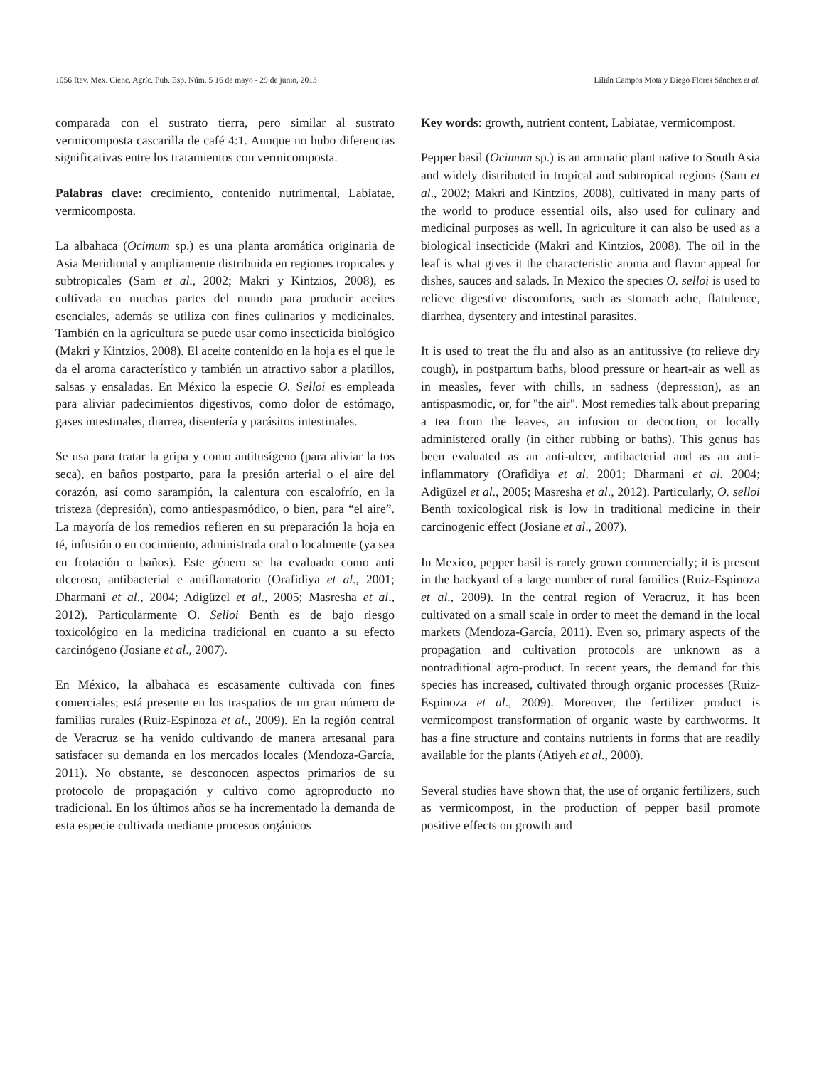1056 Rev. Mex. Cienc. Agríc. Pub. Esp. Núm. 5 16 de mayo - 29 de junio, 2013 Lilián Campos Mota y Diego Flores Sánchez et al.
comparada con el sustrato tierra, pero similar al sustrato vermicomposta cascarilla de café 4:1. Aunque no hubo diferencias significativas entre los tratamientos con vermicomposta.
Palabras clave: crecimiento, contenido nutrimental, Labiatae, vermicomposta.
La albahaca (Ocimum sp.) es una planta aromática originaria de Asia Meridional y ampliamente distribuida en regiones tropicales y subtropicales (Sam et al., 2002; Makri y Kintzios, 2008), es cultivada en muchas partes del mundo para producir aceites esenciales, además se utiliza con fines culinarios y medicinales. También en la agricultura se puede usar como insecticida biológico (Makri y Kintzios, 2008). El aceite contenido en la hoja es el que le da el aroma característico y también un atractivo sabor a platillos, salsas y ensaladas. En México la especie O. Selloi es empleada para aliviar padecimientos digestivos, como dolor de estómago, gases intestinales, diarrea, disentería y parásitos intestinales.
Se usa para tratar la gripa y como antitusígeno (para aliviar la tos seca), en baños postparto, para la presión arterial o el aire del corazón, así como sarampión, la calentura con escalofrío, en la tristeza (depresión), como antiespasmódico, o bien, para “el aire”. La mayoría de los remedios refieren en su preparación la hoja en té, infusión o en cocimiento, administrada oral o localmente (ya sea en frotación o baños). Este género se ha evaluado como anti ulceroso, antibacterial e antiflamatorio (Orafidiya et al., 2001; Dharmani et al., 2004; Adigüzel et al., 2005; Masresha et al., 2012). Particularmente O. Selloi Benth es de bajo riesgo toxicológico en la medicina tradicional en cuanto a su efecto carcinógeno (Josiane et al., 2007).
En México, la albahaca es escasamente cultivada con fines comerciales; está presente en los traspatios de un gran número de familias rurales (Ruiz-Espinoza et al., 2009). En la región central de Veracruz se ha venido cultivando de manera artesanal para satisfacer su demanda en los mercados locales (Mendoza-García, 2011). No obstante, se desconocen aspectos primarios de su protocolo de propagación y cultivo como agroproducto no tradicional. En los últimos años se ha incrementado la demanda de esta especie cultivada mediante procesos orgánicos
Key words: growth, nutrient content, Labiatae, vermicompost.
Pepper basil (Ocimum sp.) is an aromatic plant native to South Asia and widely distributed in tropical and subtropical regions (Sam et al., 2002; Makri and Kintzios, 2008), cultivated in many parts of the world to produce essential oils, also used for culinary and medicinal purposes as well. In agriculture it can also be used as a biological insecticide (Makri and Kintzios, 2008). The oil in the leaf is what gives it the characteristic aroma and flavor appeal for dishes, sauces and salads. In Mexico the species O. selloi is used to relieve digestive discomforts, such as stomach ache, flatulence, diarrhea, dysentery and intestinal parasites.
It is used to treat the flu and also as an antitussive (to relieve dry cough), in postpartum baths, blood pressure or heart-air as well as in measles, fever with chills, in sadness (depression), as an antispasmodic, or, for "the air". Most remedies talk about preparing a tea from the leaves, an infusion or decoction, or locally administered orally (in either rubbing or baths). This genus has been evaluated as an anti-ulcer, antibacterial and as an anti-inflammatory (Orafidiya et al. 2001; Dharmani et al. 2004; Adigüzel et al., 2005; Masresha et al., 2012). Particularly, O. selloi Benth toxicological risk is low in traditional medicine in their carcinogenic effect (Josiane et al., 2007).
In Mexico, pepper basil is rarely grown commercially; it is present in the backyard of a large number of rural families (Ruiz-Espinoza et al., 2009). In the central region of Veracruz, it has been cultivated on a small scale in order to meet the demand in the local markets (Mendoza-García, 2011). Even so, primary aspects of the propagation and cultivation protocols are unknown as a nontraditional agro-product. In recent years, the demand for this species has increased, cultivated through organic processes (Ruiz-Espinoza et al., 2009). Moreover, the fertilizer product is vermicompost transformation of organic waste by earthworms. It has a fine structure and contains nutrients in forms that are readily available for the plants (Atiyeh et al., 2000).
Several studies have shown that, the use of organic fertilizers, such as vermicompost, in the production of pepper basil promote positive effects on growth and